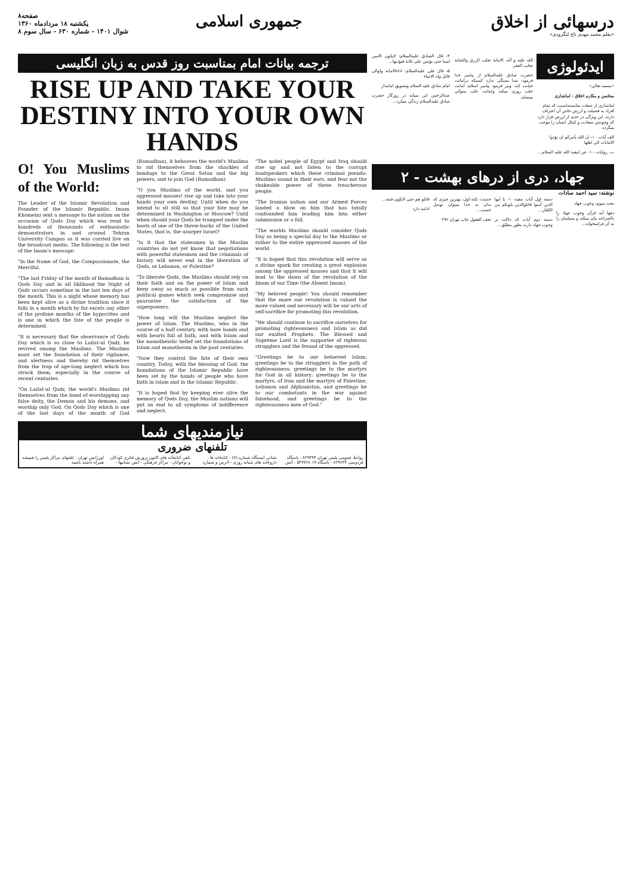صفحه۸
یکشنبه ۱۸ مردادماه ۱۳۶۰
۸ شوال ۱۴۰۱ - شماره ۶۳۰ - سال سوم
جمهوری اسلامی درسهائی از اخلاق
«بقلم محمد مهدی تاج لنگرودی»
ترجمه بیانات امام بمناسبت روز قدس به زبان انگلیسی
RISE UP AND TAKE YOUR DESTINY INTO YOUR OWN HANDS
O! You Muslims of the World:
The Leader of the Islamic Revolution and Founder of the Islamic Republic, Imam Khomeini sent a message to the nation on the occasion of Qods Day which was read to hundreds of thousands of enthusiastic demonstrators in and around Tehran University Campus as it was carried live on the broadcast media. The following is the text of the Imam's message:
"In the Name of God, the Compassionate, the Merciful.
"The last Friday of the month of Ramadhan is Qods Day and in all liklihood the Night of Qadr occurs sometime in the last ten days of the month. This is a night whose memory has been kept alive as a divine tradition since it falls in a month which by far excels any other of the profane months of the hypocrites and is one in which the fate of the people is determined.
"It is necessary that the observance of Qods Day which is so close to Lailat-ul Qadr, be revived among the Muslims. The Muslims must set the foundation of their vigilance, and alertness and thereby rid themselves from the trap of age-long neglect which has struck them, especially in the course of recent centuries.
"On Lailat-ul Qadr, the world's Muslims rid themselves from the bond of worshipping any false deity, the Demon and his demons, and worship only God. On Qods Day which is one of the last days of the month of God (Ramadhan), it behooves the world's Muslims to rid themselves from the shackles of bondage to the Great Satan and the big powers, and to join God (Ramadhan).
"O you Muslims of the world, and you oppressed masses! rise up and take into your hands your own destiny. Until when do you intend to sit still so that your fate may be determined in Washington or Moscow? Until when should your Qods be tramped under the boots of one of the throw-backs of the United States, that is, the usurper Israel?
"Is it that the statesmen in the Muslim countries do not yet know that negotiations with powerful statesmen and the criminals of history will never end in the liberation of Qods, or Lebanon, or Palestine?
"To liberate Qods, the Muslims should rely on their faith and on the power of Islam and keep away as much as possible from such political games which seek compromise and guarantee the satisfaction of the superpowers.
"How long will the Muslims neglect the power of Islam. The Muslims, who in the course of a half century, with bare hands and with hearts full of faith, and with Islam and the monotheistic belief set the foundations of Islam and monotheism in the past centuries.
"Now they control the fate of their own country. Today, with the blessing of God, the foundations of the Islamic Republic have been set by the hands of people who have faith in Islam and in the Islamic Republic.
"It is hoped that by keeping ever alive the memory of Qods Day, the Muslim nations will put an end to all symptoms of indifference and neglect.
"The nobel people of Egypt and Iraq should rise up and not listen to the corrupt loudspeakers which these criminal pseudo-Muslims sound in their ears, and fear not the shakeable power of these treacherous people.
"The Iranian nation and our Armed Forces landed a blow on him that has totally confounded him leading him into either submission or a fall.
"The worlds Muslims should consider Qods Day as being a special day to the Muslims or rather to the entire oppressed masses of the world.
"It is hoped that this revolution will serve as a divine spark for creating a great explosion among the oppressed masses and that it will lead to the dawn of the revolution of the Imam of our Time (the Absent Imam).
"My beloved people! You should remember that the more our revolution is valued the more valued and necessary will be our acts of self-sacrifice for promoting this revolution.
"We should continue to sacrifice ourselves for promoting righteousness and Islam as did our exalted Prophets. The Blessed and Supreme Lord is the supporter of righteous strugglers and the freand of the oppressed.
"Greetings be to our beloeved Islam; greetings be to the strugglers in the path of righteousness; greetings be to the martyrs for God in all history; greetings be to the martyrs, of Iran and the martyrs of Palestine, Lebanon and Afghanistan, and greetings be to our combatants in the war against falsehood, and greetings be to the righteousness men of God."
نیازمندیهای شما
تلفنهای ضروری
روابط عمومی پلیس تهران ۸۲۹۴۹۴ - پاسگاه فردوسی ۸۲۹۶۴۴ - پاسگاه ۱۹ ۵۴۷۷۶۸ - آتش نشانی ایستگاه شماره (۷) - کتابخانه ها - داروخانه های شبانه روزی - آدرس و شماره تلفن کتابخانه های کانون پرورش فکری کودکان و نوجوانان - مراکز فرهنگی - آتش نشانیها - اورژانس تهران - تلفنهای مراکز پلیس را همیشه همراه داشته باشید
ایدئولوژی
«بسمه تعالی»
محاسن و مکارم اخلاق - امانتداری
امانتداری از صفات شایسته‌ایست که تمام افراد به فضیلت و ارزش خاص آن اعتراف دارند، این ویژگی در حدی از ارزش قرار دارد که وجودش سعادت و کمال انسان را موجب میگردد.
الف آیات - ۱- ان الله یأمرکم ان تؤدوا الامانات الی اهلها
ب- روایات - ۱- عن ابیعبد الله علیه السلام...
الله علیه و آله، الامانة تجلب الرزق والخیانة تجلب الفقر
حضرت صادق علیه‌السلام از پیامبر خدا فرمود: بسا بستگی ندارد کسیکه درامانت خیانت کند، ونیز فرمود پیامبر اسلام: امانت جلب روزی میکند وخیانت جلب بینوائی مینماید.
۴- قال الصادق علیه‌السلام: لایکون الامین امینا حتی یؤتمن علی ثلاثة فیؤدیها...
۵- قال علی علیه‌السلام: اداءالامانة ولوالی قاتل ولد الانبیاء
امام صادق علیه السلام وتشویق امانتدار
عبدالرحمن ابن سیابه در روزگار حضرت صادق علیه‌السلام زندگی میکرد...
جهاد، دری از درهای بهشت - ۲
نوشته: سید احمد سادات
بحث سوم: وجوب جهاد
دهها آیه قرآن وجوب جهاد را بالصراحه بیان میکند و مسلمان را به آن فرامیخواند...
دسته اول آیات مقید: ۱- یا ایها الذین آمنوا قاتلوالذین یلونکم من الکفار...
دسته دوم آیات که دلالت بر وجوب جهاد دارند بطور مطلق...
حدیث: نکته اول: بهترین چیزی که بدان به خدا میتوان توسل جست...
تحف العقول چاپ تهران ۲۹۶
قاتلو هم حتی لاتکون فتنة...
ادامه دارد